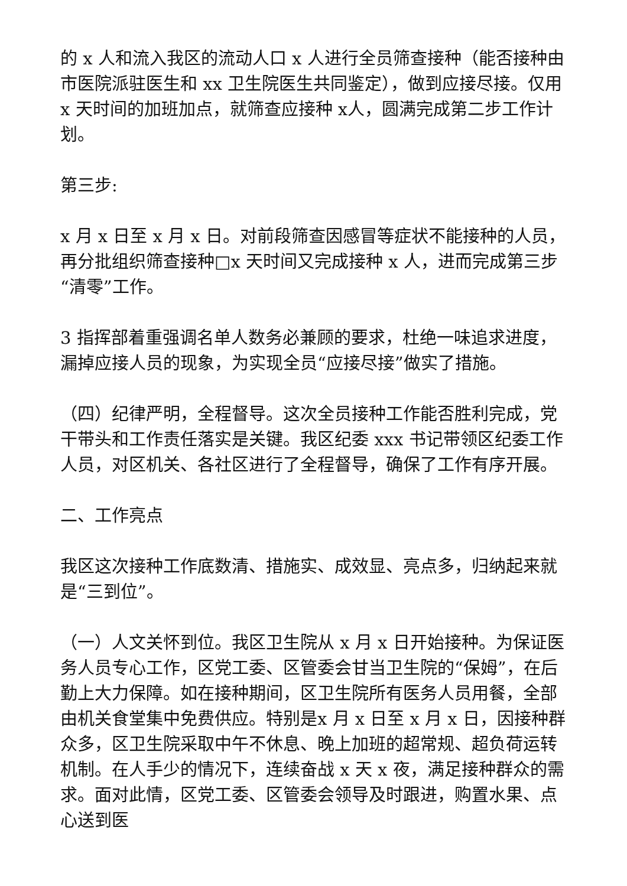的 x 人和流入我区的流动人口 x 人进行全员筛查接种（能否接种由市医院派驻医生和 xx 卫生院医生共同鉴定），做到应接尽接。仅用 x 天时间的加班加点，就筛查应接种 x人，圆满完成第二步工作计划。
第三步:
x 月 x 日至 x 月 x 日。对前段筛查因感冒等症状不能接种的人员，再分批组织筛查接种□x 天时间又完成接种 x 人，进而完成第三步“清零”工作。
3 指挥部着重强调名单人数务必兼顾的要求，杜绝一味追求进度，漏掉应接人员的现象，为实现全员“应接尽接”做实了措施。
（四）纪律严明，全程督导。这次全员接种工作能否胜利完成，党干带头和工作责任落实是关键。我区纪委 xxx 书记带领区纪委工作人员，对区机关、各社区进行了全程督导，确保了工作有序开展。
二、工作亮点
我区这次接种工作底数清、措施实、成效显、亮点多，归纳起来就是“三到位”。
（一）人文关怀到位。我区卫生院从 x 月 x 日开始接种。为保证医务人员专心工作，区党工委、区管委会甘当卫生院的“保姆”，在后勤上大力保障。如在接种期间，区卫生院所有医务人员用餐，全部由机关食堂集中免费供应。特别是x 月 x 日至 x 月 x 日，因接种群众多，区卫生院采取中午不休息、晚上加班的超常规、超负荷运转机制。在人手少的情况下，连续奋战 x 天 x 夜，满足接种群众的需求。面对此情，区党工委、区管委会领导及时跟进，购置水果、点心送到医